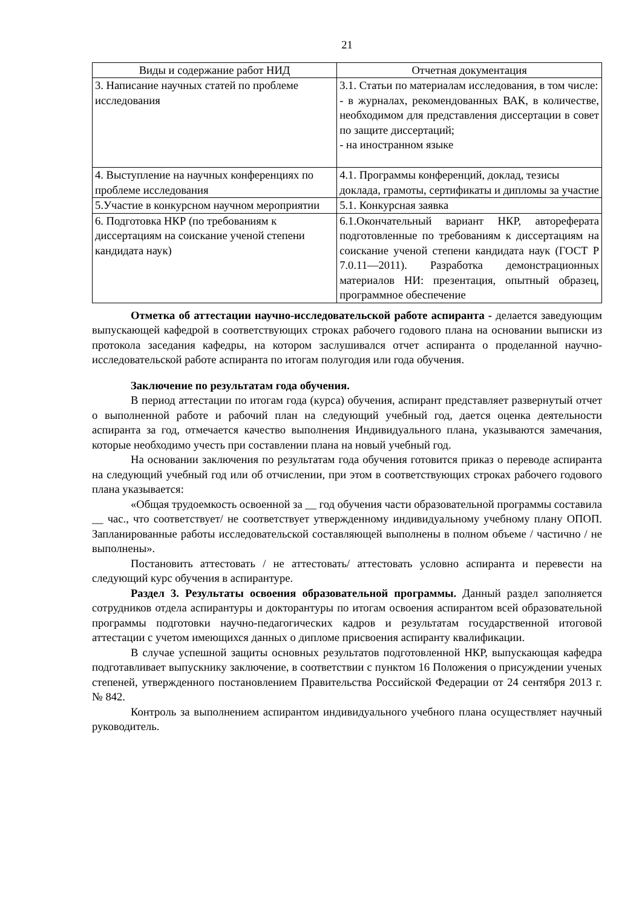21
| Виды и содержание работ НИД | Отчетная документация |
| --- | --- |
| 3. Написание научных статей по проблеме исследования | 3.1. Статьи по материалам исследования, в том числе: - в журналах, рекомендованных ВАК, в количестве, необходимом для представления диссертации в совет по защите диссертаций; - на иностранном языке |
| 4. Выступление на научных конференциях по проблеме исследования | 4.1. Программы конференций, доклад, тезисы доклада, грамоты, сертификаты и дипломы за участие |
| 5.Участие в конкурсном научном мероприятии | 5.1. Конкурсная заявка |
| 6. Подготовка НКР (по требованиям к диссертациям на соискание ученой степени кандидата наук) | 6.1.Окончательный вариант НКР, автореферата подготовленные по требованиям к диссертациям на соискание ученой степени кандидата наук (ГОСТ Р 7.0.11—2011). Разработка демонстрационных материалов НИ: презентация, опытный образец, программное обеспечение |
Отметка об аттестации научно-исследовательской работе аспиранта - делается заведующим выпускающей кафедрой в соответствующих строках рабочего годового плана на основании выписки из протокола заседания кафедры, на котором заслушивался отчет аспиранта о проделанной научно-исследовательской работе аспиранта по итогам полугодия или года обучения.
Заключение по результатам года обучения.
В период аттестации по итогам года (курса) обучения, аспирант представляет развернутый отчет о выполненной работе и рабочий план на следующий учебный год, дается оценка деятельности аспиранта за год, отмечается качество выполнения Индивидуального плана, указываются замечания, которые необходимо учесть при составлении плана на новый учебный год.
На основании заключения по результатам года обучения готовится приказ о переводе аспиранта на следующий учебный год или об отчислении, при этом в соответствующих строках рабочего годового плана указывается:
«Общая трудоемкость освоенной за __ год обучения части образовательной программы составила __ час., что соответствует/ не соответствует утвержденному индивидуальному учебному плану ОПОП. Запланированные работы исследовательской составляющей выполнены в полном объеме / частично / не выполнены».
Постановить аттестовать / не аттестовать/ аттестовать условно аспиранта и перевести на следующий курс обучения в аспирантуре.
Раздел 3. Результаты освоения образовательной программы. Данный раздел заполняется сотрудников отдела аспирантуры и докторантуры по итогам освоения аспирантом всей образовательной программы подготовки научно-педагогических кадров и результатам государственной итоговой аттестации с учетом имеющихся данных о дипломе присвоения аспиранту квалификации.
В случае успешной защиты основных результатов подготовленной НКР, выпускающая кафедра подготавливает выпускнику заключение, в соответствии с пунктом 16 Положения о присуждении ученых степеней, утвержденного постановлением Правительства Российской Федерации от 24 сентября 2013 г. № 842.
Контроль за выполнением аспирантом индивидуального учебного плана осуществляет научный руководитель.